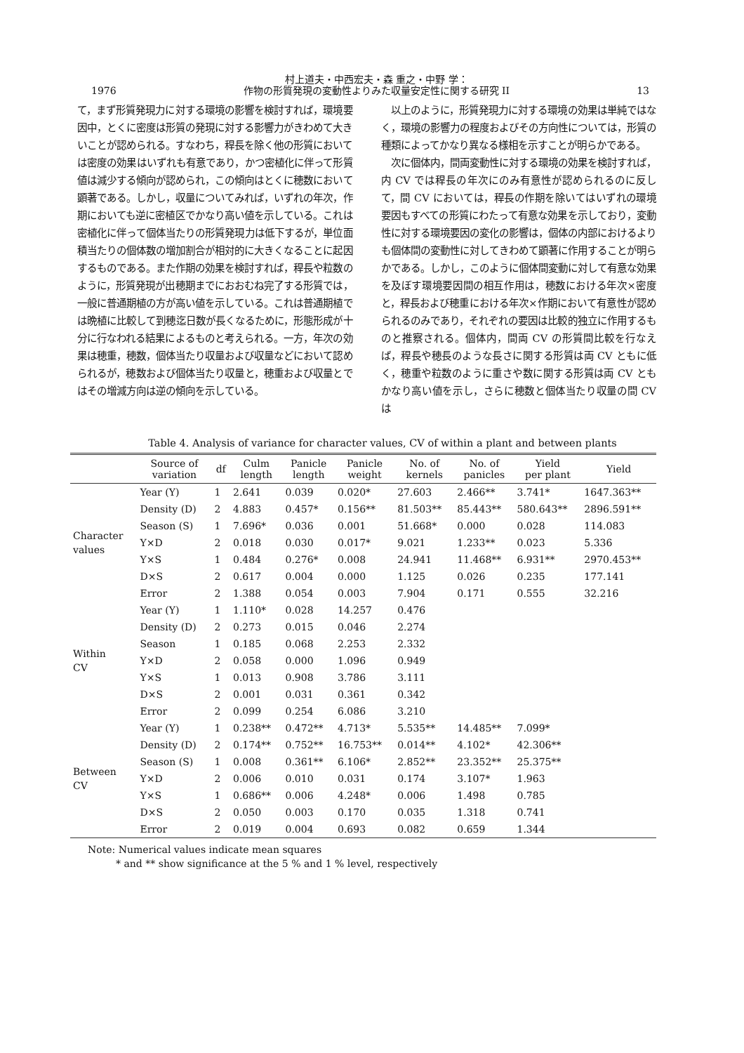1976 村上道夫・中西宏夫・森 重之・中野 学：
作物の形質発現の変動性よりみた収量安定性に関する研究 II 13
て，まず形質発現力に対する環境の影響を検討すれば，環境要因中，とくに密度は形質の発現に対する影響力がきわめて大きいことが認められる。すなわち，稈長を除く他の形質においては密度の効果はいずれも有意であり，かつ密植化に伴って形質値は減少する傾向が認められ，この傾向はとくに穂数において顕著である。しかし，収量についてみれば，いずれの年次，作期においても逆に密植区でかなり高い値を示している。これは密植化に伴って個体当たりの形質発現力は低下するが，単位面積当たりの個体数の増加割合が相対的に大きくなることに起因するものである。また作期の効果を検討すれば，稈長や粒数のように，形質発現が出穂期までにおおむね完了する形質では，一般に普通期植の方が高い値を示している。これは普通期植では晩植に比較して到穂迄日数が長くなるために，形態形成が十分に行なわれる結果によるものと考えられる。一方，年次の効果は穂重，穂数，個体当たり収量および収量などにおいて認められるが，穂数および個体当たり収量と，穂重および収量とではその増減方向は逆の傾向を示している。
　以上のように，形質発現力に対する環境の効果は単純ではなく，環境の影響力の程度およびその方向性については，形質の種類によってかなり異なる様相を示すことが明らかである。
　次に個体内，間両変動性に対する環境の効果を検討すれば，内 CV では稈長の年次にのみ有意性が認められるのに反して，間 CV においては，稈長の作期を除いてはいずれの環境要因もすべての形質にわたって有意な効果を示しており，変動性に対する環境要因の変化の影響は，個体の内部におけるよりも個体間の変動性に対してきわめて顕著に作用することが明らかである。しかし，このように個体間変動に対して有意な効果を及ぼす環境要因間の相互作用は，穂数における年次×密度と，稈長および穂重における年次×作期において有意性が認められるのみであり，それぞれの要因は比較的独立に作用するものと推察される。個体内，間両 CV の形質間比較を行なえば，稈長や穂長のような長さに関する形質は両 CV ともに低く，穂重や粒数のように重さや数に関する形質は両 CV ともかなり高い値を示し，さらに穂数と個体当たり収量の間 CV は
Table 4. Analysis of variance for character values, CV of within a plant and between plants
| | Source of variation | df | Culm length | Panicle length | Panicle weight | No. of kernels | No. of panicles | Yield per plant | Yield |
| --- | --- | --- | --- | --- | --- | --- | --- | --- | --- |
| Character values | Year (Y) | 1 | 2.641 | 0.039 | 0.020* | 27.603 | 2.466** | 3.741* | 1647.363** |
| | Density (D) | 2 | 4.883 | 0.457* | 0.156** | 81.503** | 85.443** | 580.643** | 2896.591** |
| | Season (S) | 1 | 7.696* | 0.036 | 0.001 | 51.668* | 0.000 | 0.028 | 114.083 |
| | Y×D | 2 | 0.018 | 0.030 | 0.017* | 9.021 | 1.233** | 0.023 | 5.336 |
| | Y×S | 1 | 0.484 | 0.276* | 0.008 | 24.941 | 11.468** | 6.931** | 2970.453** |
| | D×S | 2 | 0.617 | 0.004 | 0.000 | 1.125 | 0.026 | 0.235 | 177.141 |
| | Error | 2 | 1.388 | 0.054 | 0.003 | 7.904 | 0.171 | 0.555 | 32.216 |
| Within CV | Year (Y) | 1 | 1.110* | 0.028 | 14.257 | 0.476 | | | |
| | Density (D) | 2 | 0.273 | 0.015 | 0.046 | 2.274 | | | |
| | Season | 1 | 0.185 | 0.068 | 2.253 | 2.332 | | | |
| | Y×D | 2 | 0.058 | 0.000 | 1.096 | 0.949 | | | |
| | Y×S | 1 | 0.013 | 0.908 | 3.786 | 3.111 | | | |
| | D×S | 2 | 0.001 | 0.031 | 0.361 | 0.342 | | | |
| | Error | 2 | 0.099 | 0.254 | 6.086 | 3.210 | | | |
| Between CV | Year (Y) | 1 | 0.238** | 0.472** | 4.713* | 5.535** | 14.485** | 7.099* | |
| | Density (D) | 2 | 0.174** | 0.752** | 16.753** | 0.014** | 4.102* | 42.306** | |
| | Season (S) | 1 | 0.008 | 0.361** | 6.106* | 2.852** | 23.352** | 25.375** | |
| | Y×D | 2 | 0.006 | 0.010 | 0.031 | 0.174 | 3.107* | 1.963 | |
| | Y×S | 1 | 0.686** | 0.006 | 4.248* | 0.006 | 1.498 | 0.785 | |
| | D×S | 2 | 0.050 | 0.003 | 0.170 | 0.035 | 1.318 | 0.741 | |
| | Error | 2 | 0.019 | 0.004 | 0.693 | 0.082 | 0.659 | 1.344 | |
Note: Numerical values indicate mean squares
* and ** show significance at the 5 % and 1 % level, respectively